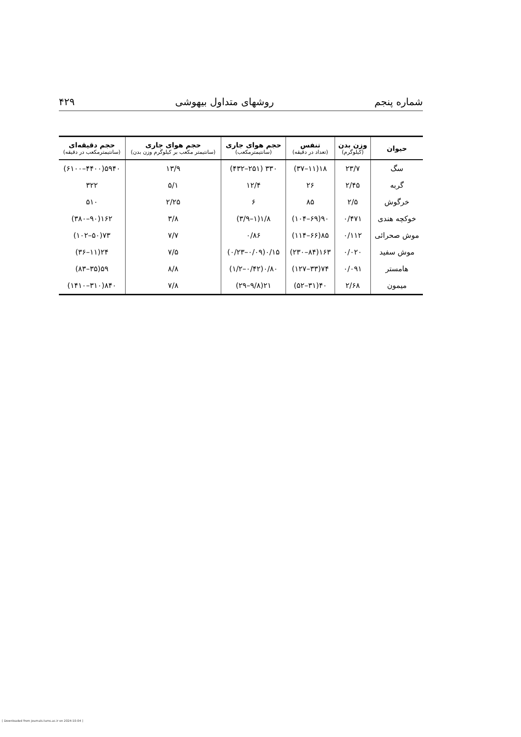شماره پنجم روشهای متداول بیهوشی ۴۲۹
| حیوان | وزن بدن (کیلوگرم) | تنفس (تعداد در دقیقه) | حجم هوای جاری (سانتیمترمکعب) | حجم هوای جاری (سانتیمتر مکعب بر کیلوگرم وزن بدن) | حجم دقیقه‌ای (سانتیمترمکعب در دقیقه) |
| --- | --- | --- | --- | --- | --- |
| سگ | ۲۳/۷ | ۱۸(۱۱–۳۷) | ۳۳۰ (۲۵۱–۴۳۲) | ۱۳/۹ | ۵۹۴۰(۴۴۰۰–۶۱۰۰) |
| گربه | ۲/۴۵ | ۲۶ | ۱۲/۴ | ۵/۱ | ۳۲۲ |
| خرگوش | ۲/۵ | ۸۵ | ۶ | ۲/۲۵ | ۵۱۰ |
| خوکچه هندی | ۰/۴۷۱ | ۹۰(۶۹–۱۰۴) | ۱/۸(۱–۳/۹) | ۳/۸ | ۱۶۲(۹۰–۳۸۰) |
| موش صحرائی | ۰/۱۱۲ | ۸۵(۶۶–۱۱۴) | ۰/۸۶ | ۷/۷ | ۷۳(۵۰–۱۰۲) |
| موش سفید | ۰/۰۲۰ | ۱۶۳(۸۴–۲۳۰) | ۰/۱۵(۰/۰۹–۰/۲۳) | ۷/۵ | ۲۴(۱۱–۳۶) |
| هامستر | ۰/۰۹۱ | ۷۴(۳۳–۱۲۷) | ۰/۸۰(۰/۴۲–۱/۲) | ۸/۸ | ۵۹(۳۵–۸۳) |
| میمون | ۲/۶۸ | ۴۰(۳۱–۵۲) | ۲۱(۹/۸–۲۹) | ۷/۸ | ۸۴۰(۳۱۰–۱۴۱۰) |
[ Downloaded from journals.tums.ac.ir on 2024-10-04 ]